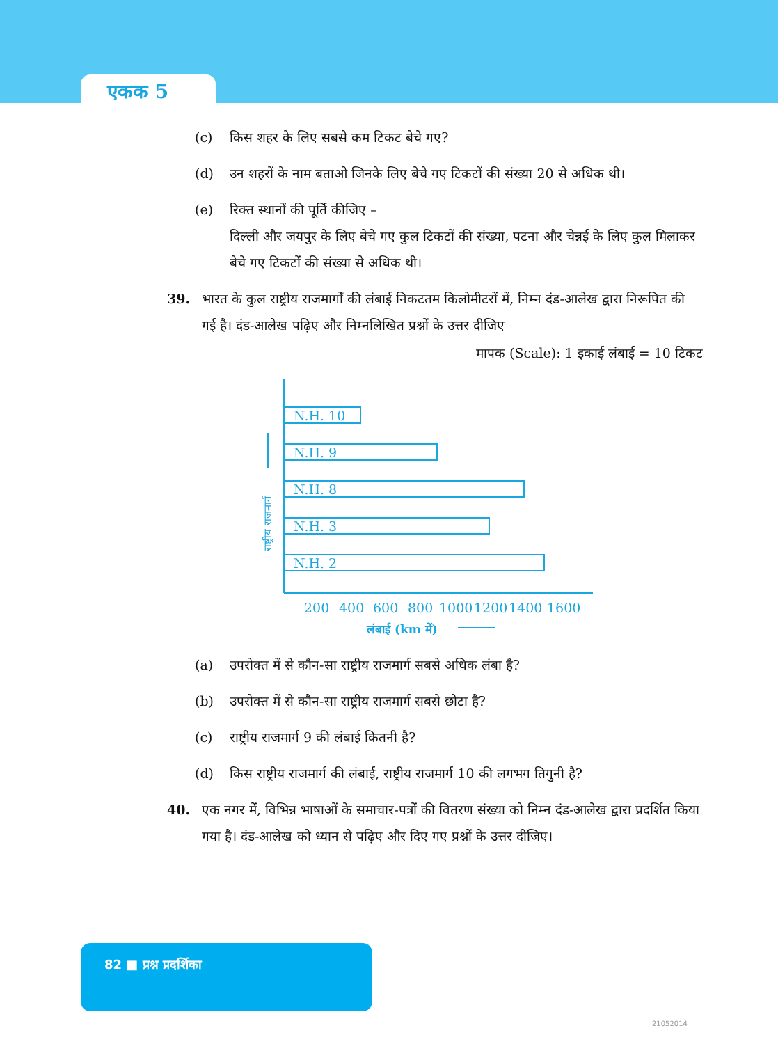एकक 5
(c) किस शहर के लिए सबसे कम टिकट बेचे गए?
(d) उन शहरों के नाम बताओ जिनके लिए बेचे गए टिकटों की संख्या 20 से अधिक थी।
(e) रिक्त स्थानों की पूर्ति कीजिए –
दिल्ली और जयपुर के लिए बेचे गए कुल टिकटों की संख्या, पटना और चेन्नई के लिए कुल मिलाकर बेचे गए टिकटों की संख्या से अधिक थी।
39. भारत के कुल राष्ट्रीय राजमार्गों की लंबाई निकटतम किलोमीटरों में, निम्न दंड-आलेख द्वारा निरूपित की गई है। दंड-आलेख पढ़िए और निम्नलिखित प्रश्नों के उत्तर दीजिए
मापक (Scale): 1 इकाई लंबाई = 10 टिकट
N.H. 10
N.H. 9
N.H. 8
N.H. 3
N.H. 2
200
400
600
800
1000
1200
1400
1600
लंबाई (km में)
राष्ट्रीय राजमार्ग
(a) उपरोक्त में से कौन-सा राष्ट्रीय राजमार्ग सबसे अधिक लंबा है?
(b) उपरोक्त में से कौन-सा राष्ट्रीय राजमार्ग सबसे छोटा है?
(c) राष्ट्रीय राजमार्ग 9 की लंबाई कितनी है?
(d) किस राष्ट्रीय राजमार्ग की लंबाई, राष्ट्रीय राजमार्ग 10 की लगभग तिगुनी है?
40. एक नगर में, विभिन्न भाषाओं के समाचार-पत्रों की वितरण संख्या को निम्न दंड-आलेख द्वारा प्रदर्शित किया गया है। दंड-आलेख को ध्यान से पढ़िए और दिए गए प्रश्नों के उत्तर दीजिए।
82 ■ प्रश्न प्रदर्शिका
21052014